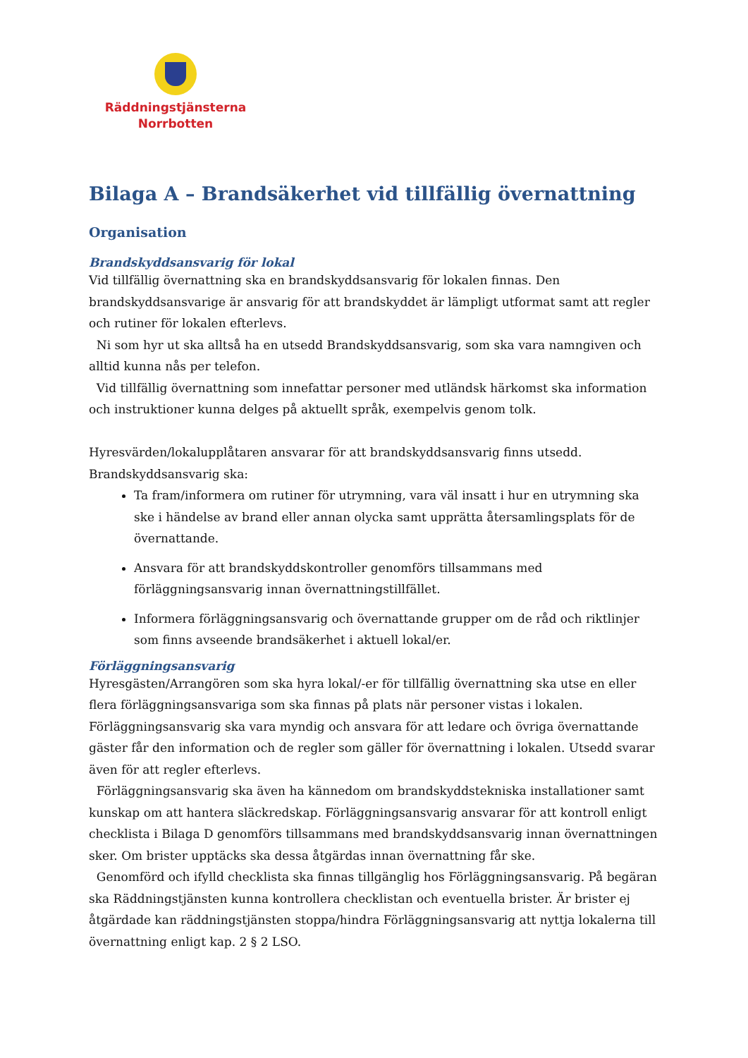Räddningstjänsterna
Norrbotten
Bilaga A – Brandsäkerhet vid tillfällig övernattning
Organisation
Brandskyddsansvarig för lokal
Vid tillfällig övernattning ska en brandskyddsansvarig för lokalen finnas. Den brandskyddsansvarige är ansvarig för att brandskyddet är lämpligt utformat samt att regler och rutiner för lokalen efterlevs.
Ni som hyr ut ska alltså ha en utsedd Brandskyddsansvarig, som ska vara namngiven och alltid kunna nås per telefon.
Vid tillfällig övernattning som innefattar personer med utländsk härkomst ska information och instruktioner kunna delges på aktuellt språk, exempelvis genom tolk.
Hyresvärden/lokalupplåtaren ansvarar för att brandskyddsansvarig finns utsedd.
Brandskyddsansvarig ska:
Ta fram/informera om rutiner för utrymning, vara väl insatt i hur en utrymning ska ske i händelse av brand eller annan olycka samt upprätta återsamlingsplats för de övernattande.
Ansvara för att brandskyddskontroller genomförs tillsammans med förläggningsansvarig innan övernattningstillfället.
Informera förläggningsansvarig och övernattande grupper om de råd och riktlinjer som finns avseende brandsäkerhet i aktuell lokal/er.
Förläggningsansvarig
Hyresgästen/Arrangören som ska hyra lokal/-er för tillfällig övernattning ska utse en eller flera förläggningsansvariga som ska finnas på plats när personer vistas i lokalen. Förläggningsansvarig ska vara myndig och ansvara för att ledare och övriga övernattande gäster får den information och de regler som gäller för övernattning i lokalen. Utsedd svarar även för att regler efterlevs.
Förläggningsansvarig ska även ha kännedom om brandskyddstekniska installationer samt kunskap om att hantera släckredskap. Förläggningsansvarig ansvarar för att kontroll enligt checklista i Bilaga D genomförs tillsammans med brandskyddsansvarig innan övernattningen sker. Om brister upptäcks ska dessa åtgärdas innan övernattning får ske.
Genomförd och ifylld checklista ska finnas tillgänglig hos Förläggningsansvarig. På begäran ska Räddningstjänsten kunna kontrollera checklistan och eventuella brister. Är brister ej åtgärdade kan räddningstjänsten stoppa/hindra Förläggningsansvarig att nyttja lokalerna till övernattning enligt kap. 2 § 2 LSO.